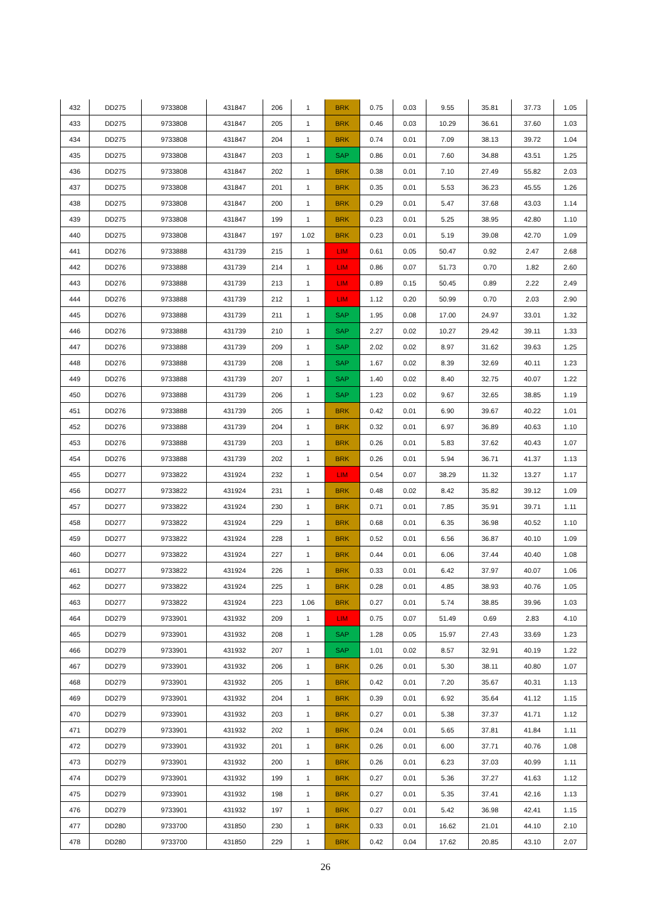| 432 | DD275 | 9733808 | 431847 | 206 | 1 | BRK | 0.75 | 0.03 | 9.55 | 35.81 | 37.73 | 1.05 |
| 433 | DD275 | 9733808 | 431847 | 205 | 1 | BRK | 0.46 | 0.03 | 10.29 | 36.61 | 37.60 | 1.03 |
| 434 | DD275 | 9733808 | 431847 | 204 | 1 | BRK | 0.74 | 0.01 | 7.09 | 38.13 | 39.72 | 1.04 |
| 435 | DD275 | 9733808 | 431847 | 203 | 1 | SAP | 0.86 | 0.01 | 7.60 | 34.88 | 43.51 | 1.25 |
| 436 | DD275 | 9733808 | 431847 | 202 | 1 | BRK | 0.38 | 0.01 | 7.10 | 27.49 | 55.82 | 2.03 |
| 437 | DD275 | 9733808 | 431847 | 201 | 1 | BRK | 0.35 | 0.01 | 5.53 | 36.23 | 45.55 | 1.26 |
| 438 | DD275 | 9733808 | 431847 | 200 | 1 | BRK | 0.29 | 0.01 | 5.47 | 37.68 | 43.03 | 1.14 |
| 439 | DD275 | 9733808 | 431847 | 199 | 1 | BRK | 0.23 | 0.01 | 5.25 | 38.95 | 42.80 | 1.10 |
| 440 | DD275 | 9733808 | 431847 | 197 | 1.02 | BRK | 0.23 | 0.01 | 5.19 | 39.08 | 42.70 | 1.09 |
| 441 | DD276 | 9733888 | 431739 | 215 | 1 | LIM | 0.61 | 0.05 | 50.47 | 0.92 | 2.47 | 2.68 |
| 442 | DD276 | 9733888 | 431739 | 214 | 1 | LIM | 0.86 | 0.07 | 51.73 | 0.70 | 1.82 | 2.60 |
| 443 | DD276 | 9733888 | 431739 | 213 | 1 | LIM | 0.89 | 0.15 | 50.45 | 0.89 | 2.22 | 2.49 |
| 444 | DD276 | 9733888 | 431739 | 212 | 1 | LIM | 1.12 | 0.20 | 50.99 | 0.70 | 2.03 | 2.90 |
| 445 | DD276 | 9733888 | 431739 | 211 | 1 | SAP | 1.95 | 0.08 | 17.00 | 24.97 | 33.01 | 1.32 |
| 446 | DD276 | 9733888 | 431739 | 210 | 1 | SAP | 2.27 | 0.02 | 10.27 | 29.42 | 39.11 | 1.33 |
| 447 | DD276 | 9733888 | 431739 | 209 | 1 | SAP | 2.02 | 0.02 | 8.97 | 31.62 | 39.63 | 1.25 |
| 448 | DD276 | 9733888 | 431739 | 208 | 1 | SAP | 1.67 | 0.02 | 8.39 | 32.69 | 40.11 | 1.23 |
| 449 | DD276 | 9733888 | 431739 | 207 | 1 | SAP | 1.40 | 0.02 | 8.40 | 32.75 | 40.07 | 1.22 |
| 450 | DD276 | 9733888 | 431739 | 206 | 1 | SAP | 1.23 | 0.02 | 9.67 | 32.65 | 38.85 | 1.19 |
| 451 | DD276 | 9733888 | 431739 | 205 | 1 | BRK | 0.42 | 0.01 | 6.90 | 39.67 | 40.22 | 1.01 |
| 452 | DD276 | 9733888 | 431739 | 204 | 1 | BRK | 0.32 | 0.01 | 6.97 | 36.89 | 40.63 | 1.10 |
| 453 | DD276 | 9733888 | 431739 | 203 | 1 | BRK | 0.26 | 0.01 | 5.83 | 37.62 | 40.43 | 1.07 |
| 454 | DD276 | 9733888 | 431739 | 202 | 1 | BRK | 0.26 | 0.01 | 5.94 | 36.71 | 41.37 | 1.13 |
| 455 | DD277 | 9733822 | 431924 | 232 | 1 | LIM | 0.54 | 0.07 | 38.29 | 11.32 | 13.27 | 1.17 |
| 456 | DD277 | 9733822 | 431924 | 231 | 1 | BRK | 0.48 | 0.02 | 8.42 | 35.82 | 39.12 | 1.09 |
| 457 | DD277 | 9733822 | 431924 | 230 | 1 | BRK | 0.71 | 0.01 | 7.85 | 35.91 | 39.71 | 1.11 |
| 458 | DD277 | 9733822 | 431924 | 229 | 1 | BRK | 0.68 | 0.01 | 6.35 | 36.98 | 40.52 | 1.10 |
| 459 | DD277 | 9733822 | 431924 | 228 | 1 | BRK | 0.52 | 0.01 | 6.56 | 36.87 | 40.10 | 1.09 |
| 460 | DD277 | 9733822 | 431924 | 227 | 1 | BRK | 0.44 | 0.01 | 6.06 | 37.44 | 40.40 | 1.08 |
| 461 | DD277 | 9733822 | 431924 | 226 | 1 | BRK | 0.33 | 0.01 | 6.42 | 37.97 | 40.07 | 1.06 |
| 462 | DD277 | 9733822 | 431924 | 225 | 1 | BRK | 0.28 | 0.01 | 4.85 | 38.93 | 40.76 | 1.05 |
| 463 | DD277 | 9733822 | 431924 | 223 | 1.06 | BRK | 0.27 | 0.01 | 5.74 | 38.85 | 39.96 | 1.03 |
| 464 | DD279 | 9733901 | 431932 | 209 | 1 | LIM | 0.75 | 0.07 | 51.49 | 0.69 | 2.83 | 4.10 |
| 465 | DD279 | 9733901 | 431932 | 208 | 1 | SAP | 1.28 | 0.05 | 15.97 | 27.43 | 33.69 | 1.23 |
| 466 | DD279 | 9733901 | 431932 | 207 | 1 | SAP | 1.01 | 0.02 | 8.57 | 32.91 | 40.19 | 1.22 |
| 467 | DD279 | 9733901 | 431932 | 206 | 1 | BRK | 0.26 | 0.01 | 5.30 | 38.11 | 40.80 | 1.07 |
| 468 | DD279 | 9733901 | 431932 | 205 | 1 | BRK | 0.42 | 0.01 | 7.20 | 35.67 | 40.31 | 1.13 |
| 469 | DD279 | 9733901 | 431932 | 204 | 1 | BRK | 0.39 | 0.01 | 6.92 | 35.64 | 41.12 | 1.15 |
| 470 | DD279 | 9733901 | 431932 | 203 | 1 | BRK | 0.27 | 0.01 | 5.38 | 37.37 | 41.71 | 1.12 |
| 471 | DD279 | 9733901 | 431932 | 202 | 1 | BRK | 0.24 | 0.01 | 5.65 | 37.81 | 41.84 | 1.11 |
| 472 | DD279 | 9733901 | 431932 | 201 | 1 | BRK | 0.26 | 0.01 | 6.00 | 37.71 | 40.76 | 1.08 |
| 473 | DD279 | 9733901 | 431932 | 200 | 1 | BRK | 0.26 | 0.01 | 6.23 | 37.03 | 40.99 | 1.11 |
| 474 | DD279 | 9733901 | 431932 | 199 | 1 | BRK | 0.27 | 0.01 | 5.36 | 37.27 | 41.63 | 1.12 |
| 475 | DD279 | 9733901 | 431932 | 198 | 1 | BRK | 0.27 | 0.01 | 5.35 | 37.41 | 42.16 | 1.13 |
| 476 | DD279 | 9733901 | 431932 | 197 | 1 | BRK | 0.27 | 0.01 | 5.42 | 36.98 | 42.41 | 1.15 |
| 477 | DD280 | 9733700 | 431850 | 230 | 1 | BRK | 0.33 | 0.01 | 16.62 | 21.01 | 44.10 | 2.10 |
| 478 | DD280 | 9733700 | 431850 | 229 | 1 | BRK | 0.42 | 0.04 | 17.62 | 20.85 | 43.10 | 2.07 |
26